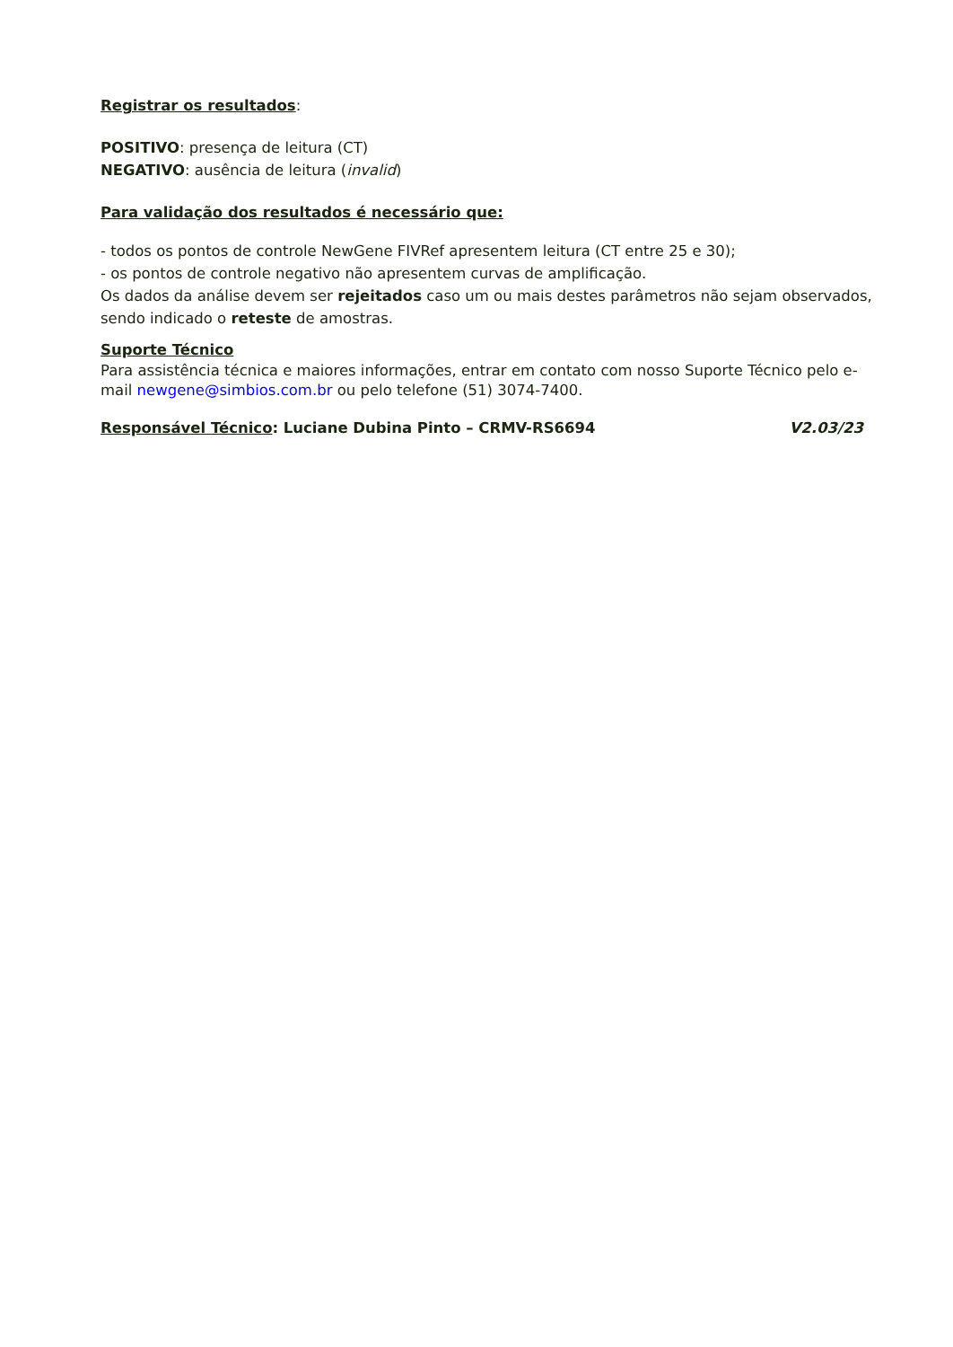Registrar os resultados:
POSITIVO: presença de leitura (CT)
NEGATIVO: ausência de leitura (invalid)
Para validação dos resultados é necessário que:
- todos os pontos de controle NewGene FIVRef apresentem leitura (CT entre 25 e 30);
- os pontos de controle negativo não apresentem curvas de amplificação.
Os dados da análise devem ser rejeitados caso um ou mais destes parâmetros não sejam observados, sendo indicado o reteste de amostras.
Suporte Técnico
Para assistência técnica e maiores informações, entrar em contato com nosso Suporte Técnico pelo e-mail newgene@simbios.com.br ou pelo telefone (51) 3074-7400.
Responsável Técnico: Luciane Dubina Pinto – CRMV-RS6694 V2.03/23